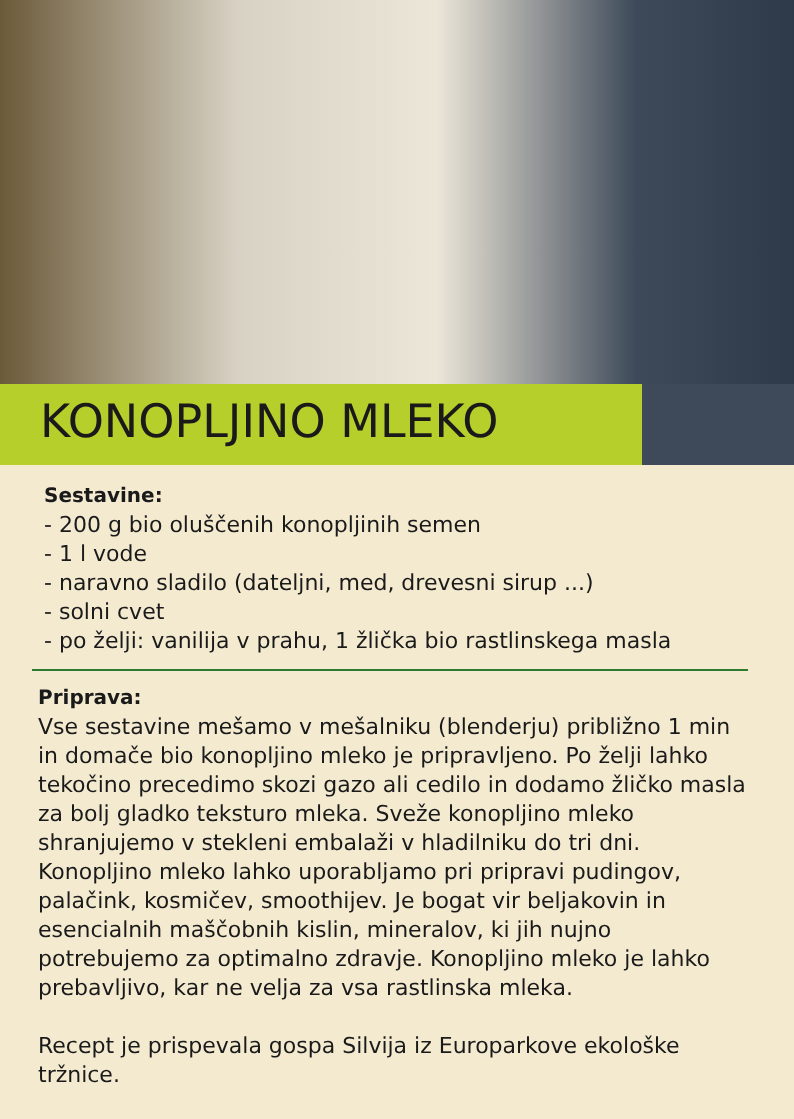KONOPLJINO MLEKO
Sestavine:
- 200 g bio oluščenih konopljinih semen
- 1 l vode
- naravno sladilo (dateljni, med, drevesni sirup ...)
- solni cvet
- po želji: vanilija v prahu, 1 žlička bio rastlinskega masla
Priprava:
Vse sestavine mešamo v mešalniku (blenderju) približno 1 min in domače bio konopljino mleko je pripravljeno. Po želji lahko tekočino precedimo skozi gazo ali cedilo in dodamo žličko masla za bolj gladko teksturo mleka. Sveže konopljino mleko shranjujemo v stekleni embalaži v hladilniku do tri dni. Konopljino mleko lahko uporabljamo pri pripravi pudingov, palačink, kosmičev, smoothijev. Je bogat vir beljakovin in esencialnih maščobnih kislin, mineralov, ki jih nujno potrebujemo za optimalno zdravje. Konopljino mleko je lahko prebavljivo, kar ne velja za vsa rastlinska mleka.
Recept je prispevala gospa Silvija iz Europarkove ekološke tržnice.